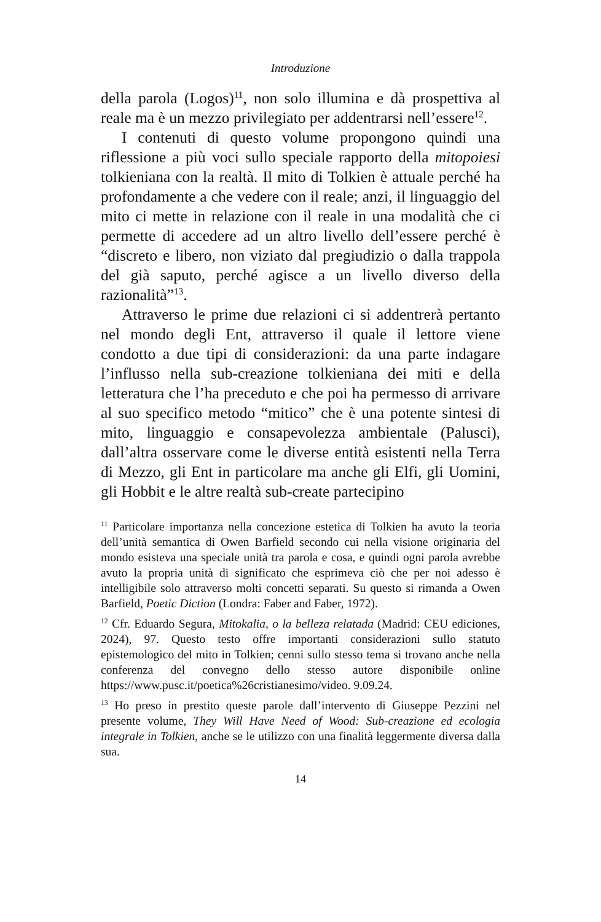Introduzione
della parola (Logos)<sup>11</sup>, non solo illumina e dà prospettiva al reale ma è un mezzo privilegiato per addentrarsi nell’essere<sup>12</sup>.
I contenuti di questo volume propongono quindi una riflessione a più voci sullo speciale rapporto della mitopoiesi tolkieniana con la realtà. Il mito di Tolkien è attuale perché ha profondamente a che vedere con il reale; anzi, il linguaggio del mito ci mette in relazione con il reale in una modalità che ci permette di accedere ad un altro livello dell’essere perché è “discreto e libero, non viziato dal pregiudizio o dalla trappola del già saputo, perché agisce a un livello diverso della razionalità”<sup>13</sup>.
Attraverso le prime due relazioni ci si addentrerà pertanto nel mondo degli Ent, attraverso il quale il lettore viene condotto a due tipi di considerazioni: da una parte indagare l’influsso nella sub-creazione tolkieniana dei miti e della letteratura che l’ha preceduto e che poi ha permesso di arrivare al suo specifico metodo “mitico” che è una potente sintesi di mito, linguaggio e consapevolezza ambientale (Palusci), dall’altra osservare come le diverse entità esistenti nella Terra di Mezzo, gli Ent in particolare ma anche gli Elfi, gli Uomini, gli Hobbit e le altre realtà sub-create partecipino
<sup>11</sup> Particolare importanza nella concezione estetica di Tolkien ha avuto la teoria dell’unità semantica di Owen Barfield secondo cui nella visione originaria del mondo esisteva una speciale unità tra parola e cosa, e quindi ogni parola avrebbe avuto la propria unità di significato che esprimeva ciò che per noi adesso è intelligibile solo attraverso molti concetti separati. Su questo si rimanda a Owen Barfield, Poetic Diction (Londra: Faber and Faber, 1972).
<sup>12</sup> Cfr. Eduardo Segura, Mitokalia, o la belleza relatada (Madrid: CEU ediciones, 2024), 97. Questo testo offre importanti considerazioni sullo statuto epistemologico del mito in Tolkien; cenni sullo stesso tema si trovano anche nella conferenza del convegno dello stesso autore disponibile online https://www.pusc.it/poetica%26cristianesimo/video. 9.09.24.
<sup>13</sup> Ho preso in prestito queste parole dall’intervento di Giuseppe Pezzini nel presente volume, They Will Have Need of Wood: Sub-creazione ed ecologia integrale in Tolkien, anche se le utilizzo con una finalità leggermente diversa dalla sua.
14